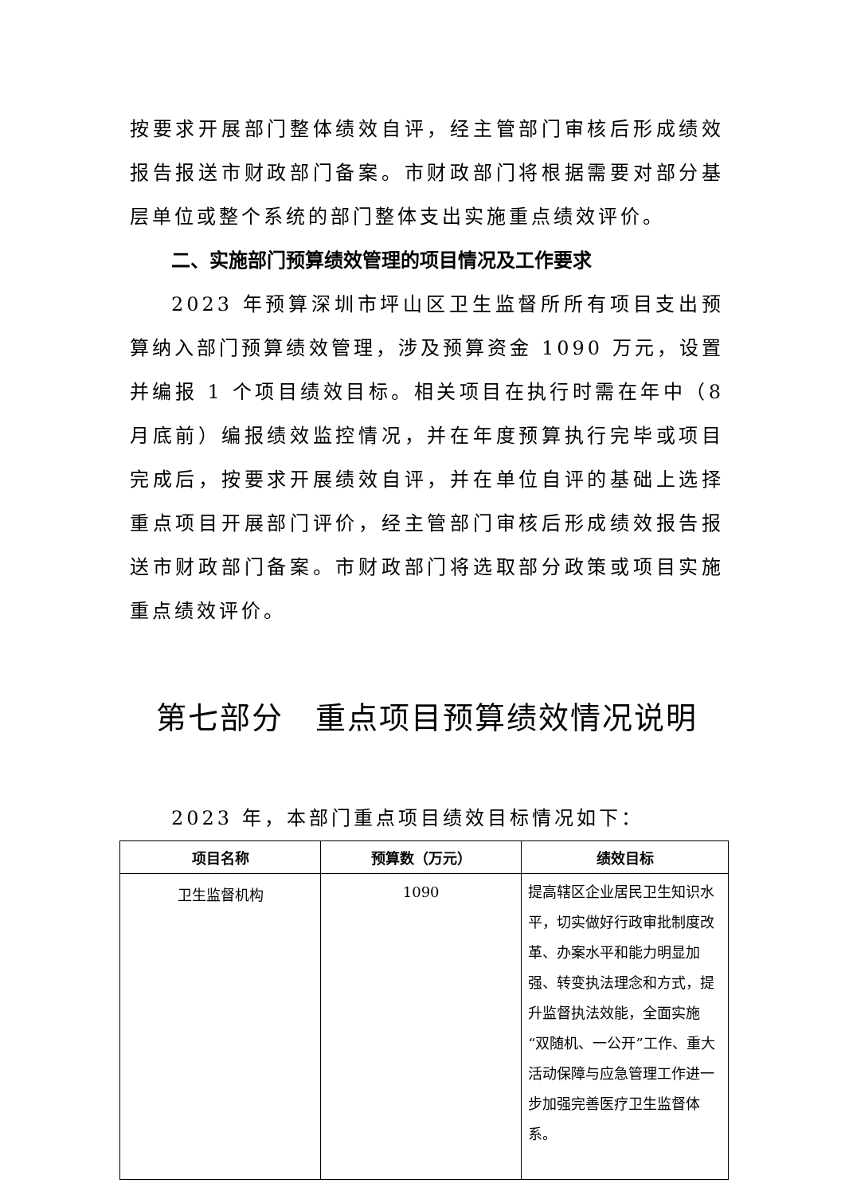按要求开展部门整体绩效自评，经主管部门审核后形成绩效报告报送市财政部门备案。市财政部门将根据需要对部分基层单位或整个系统的部门整体支出实施重点绩效评价。
二、实施部门预算绩效管理的项目情况及工作要求
2023 年预算深圳市坪山区卫生监督所所有项目支出预算纳入部门预算绩效管理，涉及预算资金 1090 万元，设置并编报 1 个项目绩效目标。相关项目在执行时需在年中（8 月底前）编报绩效监控情况，并在年度预算执行完毕或项目完成后，按要求开展绩效自评，并在单位自评的基础上选择重点项目开展部门评价，经主管部门审核后形成绩效报告报送市财政部门备案。市财政部门将选取部分政策或项目实施重点绩效评价。
第七部分　重点项目预算绩效情况说明
2023 年，本部门重点项目绩效目标情况如下：
| 项目名称 | 预算数（万元） | 绩效目标 |
| --- | --- | --- |
| 卫生监督机构 | 1090 | 提高辖区企业居民卫生知识水平，切实做好行政审批制度改革、办案水平和能力明显加强、转变执法理念和方式，提升监督执法效能，全面实施“双随机、一公开”工作、重大活动保障与应急管理工作进一步加强完善医疗卫生监督体系。 |